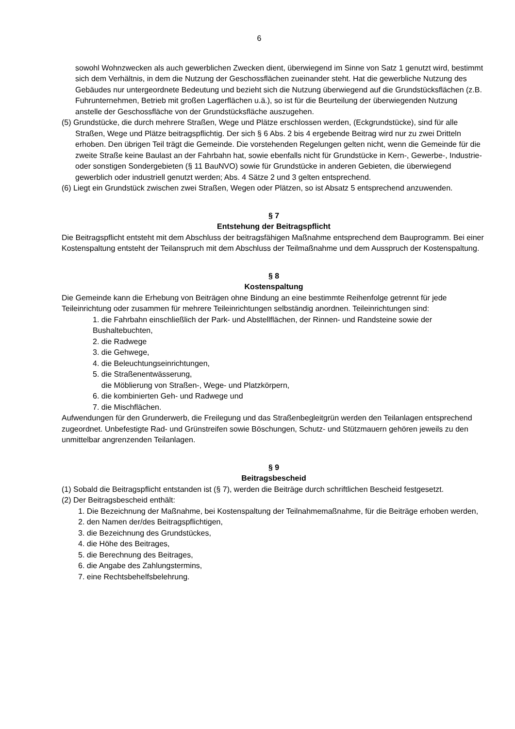6
sowohl Wohnzwecken als auch gewerblichen Zwecken dient, überwiegend im Sinne von Satz 1 genutzt wird, bestimmt sich dem Verhältnis, in dem die Nutzung der Geschossflächen zueinander steht. Hat die gewerbliche Nutzung des Gebäudes nur untergeordnete Bedeutung und bezieht sich die Nutzung überwiegend auf die Grundstücksflächen (z.B. Fuhrunternehmen, Betrieb mit großen Lagerflächen u.ä.), so ist für die Beurteilung der überwiegenden Nutzung anstelle der Geschossfläche von der Grundstücksfläche auszugehen.
(5) Grundstücke, die durch mehrere Straßen, Wege und Plätze erschlossen werden, (Eckgrundstücke), sind für alle Straßen, Wege und Plätze beitragspflichtig. Der sich § 6 Abs. 2 bis 4 ergebende Beitrag wird nur zu zwei Dritteln erhoben. Den übrigen Teil trägt die Gemeinde. Die vorstehenden Regelungen gelten nicht, wenn die Gemeinde für die zweite Straße keine Baulast an der Fahrbahn hat, sowie ebenfalls nicht für Grundstücke in Kern-, Gewerbe-, Industrie- oder sonstigen Sondergebieten (§ 11 BauNVO) sowie für Grundstücke in anderen Gebieten, die überwiegend gewerblich oder industriell genutzt werden; Abs. 4 Sätze 2 und 3 gelten entsprechend.
(6) Liegt ein Grundstück zwischen zwei Straßen, Wegen oder Plätzen, so ist Absatz 5 entsprechend anzuwenden.
§ 7
Entstehung der Beitragspflicht
Die Beitragspflicht entsteht mit dem Abschluss der beitragsfähigen Maßnahme entsprechend dem Bauprogramm. Bei einer Kostenspaltung entsteht der Teilanspruch mit dem Abschluss der Teilmaßnahme und dem Ausspruch der Kostenspaltung.
§ 8
Kostenspaltung
Die Gemeinde kann die Erhebung von Beiträgen ohne Bindung an eine bestimmte Reihenfolge getrennt für jede Teileinrichtung oder zusammen für mehrere Teileinrichtungen selbständig anordnen. Teileinrichtungen sind:
1. die Fahrbahn einschließlich der Park- und Abstellflächen, der Rinnen- und Randsteine sowie der Bushaltebuchten,
2. die Radwege
3. die Gehwege,
4. die Beleuchtungseinrichtungen,
5. die Straßenentwässerung,
die Möblierung von Straßen-, Wege- und Platzkörpern,
6. die kombinierten Geh- und Radwege und
7. die Mischflächen.
Aufwendungen für den Grunderwerb, die Freilegung und das Straßenbegleitgrün werden den Teilanlagen entsprechend zugeordnet. Unbefestigte Rad- und Grünstreifen sowie Böschungen, Schutz- und Stützmauern gehören jeweils zu den unmittelbar angrenzenden Teilanlagen.
§ 9
Beitragsbescheid
(1) Sobald die Beitragspflicht entstanden ist (§ 7), werden die Beiträge durch schriftlichen Bescheid festgesetzt.
(2) Der Beitragsbescheid enthält:
1. Die Bezeichnung der Maßnahme, bei Kostenspaltung der Teilnahmemaßnahme, für die Beiträge erhoben werden,
2. den Namen der/des Beitragspflichtigen,
3. die Bezeichnung des Grundstückes,
4. die Höhe des Beitrages,
5. die Berechnung des Beitrages,
6. die Angabe des Zahlungstermins,
7. eine Rechtsbehelfsbelehrung.